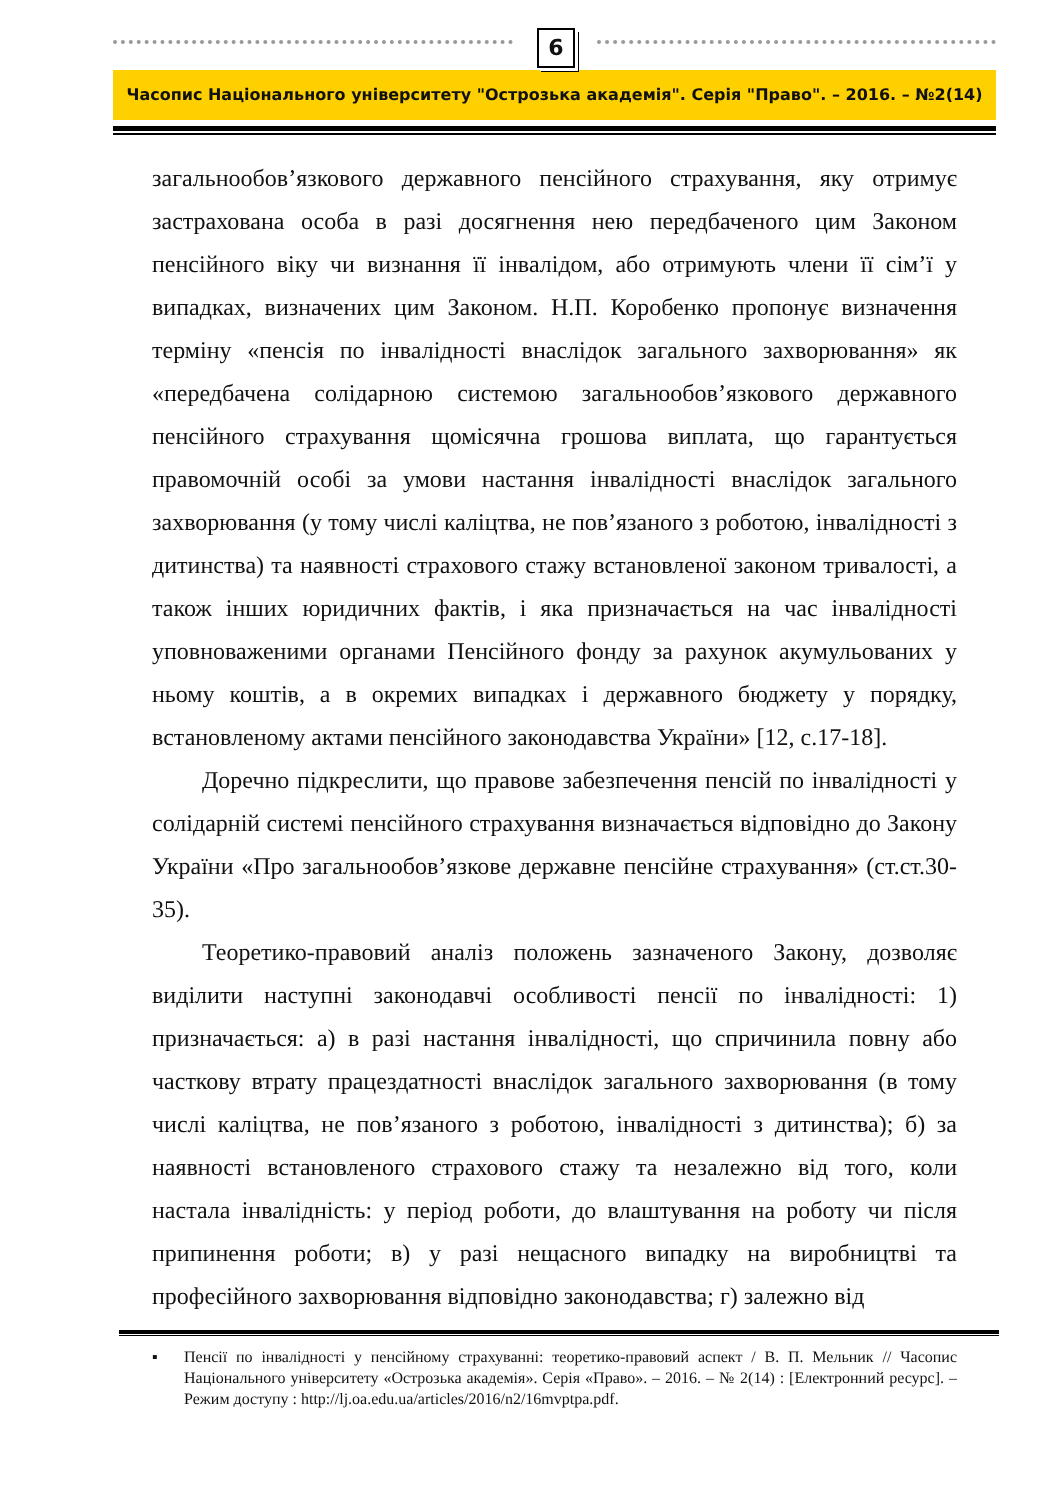6
Часопис Національного університету "Острозька академія". Серія "Право". – 2016. – №2(14)
загальнообов’язкового державного пенсійного страхування, яку отримує застрахована особа в разі досягнення нею передбаченого цим Законом пенсійного віку чи визнання її інвалідом, або отримують члени її сім’ї у випадках, визначених цим Законом. Н.П. Коробенко пропонує визначення терміну «пенсія по інвалідності внаслідок загального захворювання» як «передбачена солідарною системою загальнообов’язкового державного пенсійного страхування щомісячна грошова виплата, що гарантується правомочній особі за умови настання інвалідності внаслідок загального захворювання (у тому числі каліцтва, не пов’язаного з роботою, інвалідності з дитинства) та наявності страхового стажу встановленої законом тривалості, а також інших юридичних фактів, і яка призначається на час інвалідності уповноваженими органами Пенсійного фонду за рахунок акумульованих у ньому коштів, а в окремих випадках і державного бюджету у порядку, встановленому актами пенсійного законодавства України» [12, с.17-18].
Доречно підкреслити, що правове забезпечення пенсій по інвалідності у солідарній системі пенсійного страхування визначається відповідно до Закону України «Про загальнообов’язкове державне пенсійне страхування» (ст.ст.30-35).
Теоретико-правовий аналіз положень зазначеного Закону, дозволяє виділити наступні законодавчі особливості пенсії по інвалідності: 1) призначається: а) в разі настання інвалідності, що спричинила повну або часткову втрату працездатності внаслідок загального захворювання (в тому числі каліцтва, не пов’язаного з роботою, інвалідності з дитинства); б) за наявності встановленого страхового стажу та незалежно від того, коли настала інвалідність: у період роботи, до влаштування на роботу чи після припинення роботи; в) у разі нещасного випадку на виробництві та професійного захворювання відповідно законодавства; г) залежно від
▪ Пенсії по інвалідності у пенсійному страхуванні: теоретико-правовий аспект / В. П. Мельник // Часопис Національного університету «Острозька академія». Серія «Право». – 2016. – № 2(14) : [Електронний ресурс]. – Режим доступу : http://lj.oa.edu.ua/articles/2016/n2/16mvptpa.pdf.